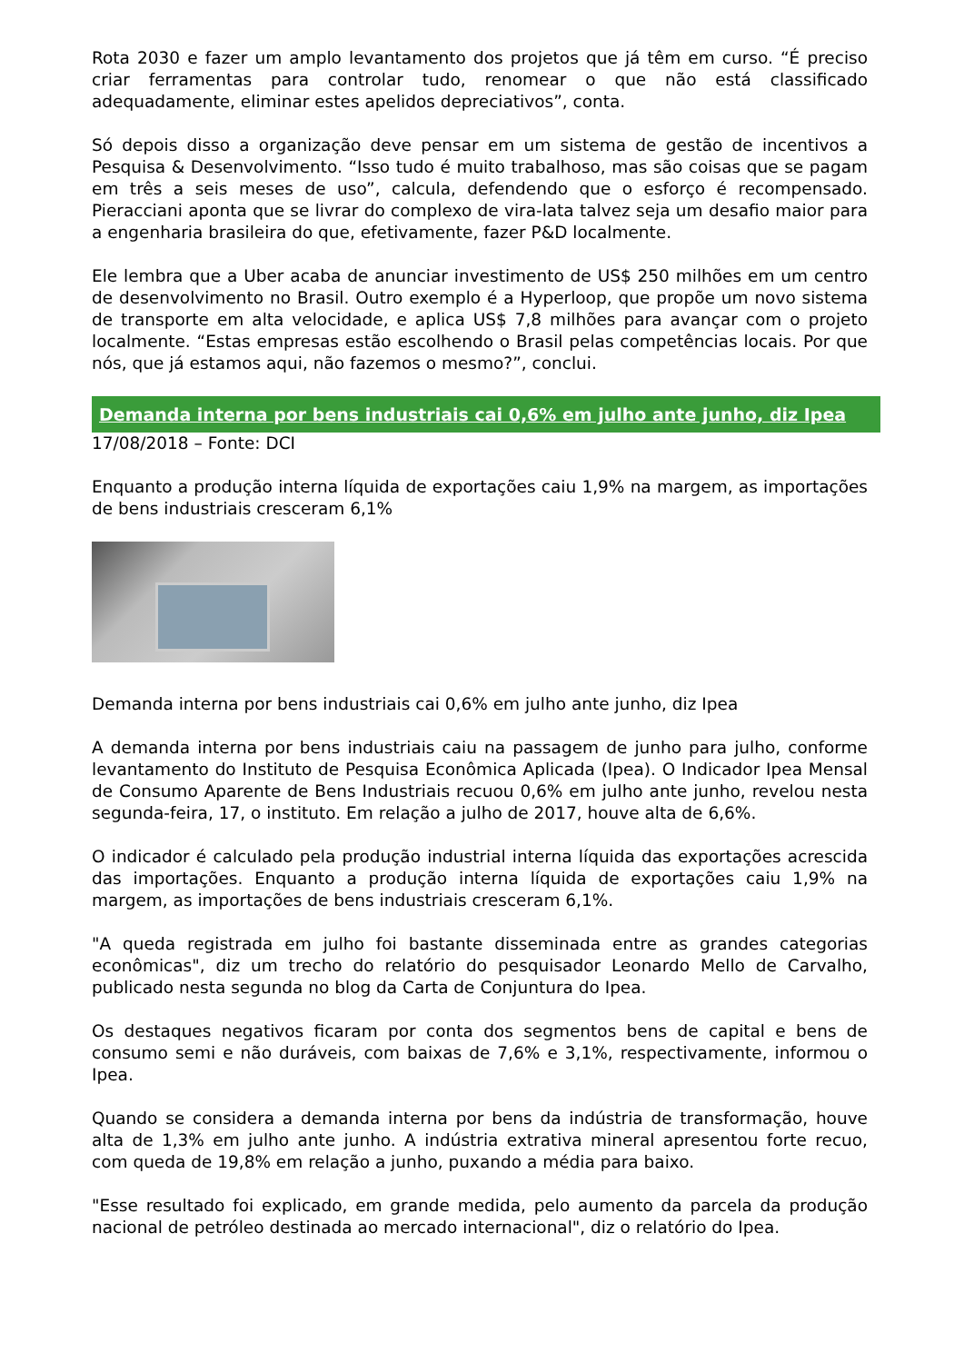Rota 2030 e fazer um amplo levantamento dos projetos que já têm em curso. “É preciso criar ferramentas para controlar tudo, renomear o que não está classificado adequadamente, eliminar estes apelidos depreciativos”, conta.
Só depois disso a organização deve pensar em um sistema de gestão de incentivos a Pesquisa & Desenvolvimento. “Isso tudo é muito trabalhoso, mas são coisas que se pagam em três a seis meses de uso”, calcula, defendendo que o esforço é recompensado. Pieracciani aponta que se livrar do complexo de vira-lata talvez seja um desafio maior para a engenharia brasileira do que, efetivamente, fazer P&D localmente.
Ele lembra que a Uber acaba de anunciar investimento de US$ 250 milhões em um centro de desenvolvimento no Brasil. Outro exemplo é a Hyperloop, que propõe um novo sistema de transporte em alta velocidade, e aplica US$ 7,8 milhões para avançar com o projeto localmente. “Estas empresas estão escolhendo o Brasil pelas competências locais. Por que nós, que já estamos aqui, não fazemos o mesmo?”, conclui.
Demanda interna por bens industriais cai 0,6% em julho ante junho, diz Ipea
17/08/2018 – Fonte: DCI
Enquanto a produção interna líquida de exportações caiu 1,9% na margem, as importações de bens industriais cresceram 6,1%
Demanda interna por bens industriais cai 0,6% em julho ante junho, diz Ipea
A demanda interna por bens industriais caiu na passagem de junho para julho, conforme levantamento do Instituto de Pesquisa Econômica Aplicada (Ipea). O Indicador Ipea Mensal de Consumo Aparente de Bens Industriais recuou 0,6% em julho ante junho, revelou nesta segunda-feira, 17, o instituto. Em relação a julho de 2017, houve alta de 6,6%.
O indicador é calculado pela produção industrial interna líquida das exportações acrescida das importações. Enquanto a produção interna líquida de exportações caiu 1,9% na margem, as importações de bens industriais cresceram 6,1%.
"A queda registrada em julho foi bastante disseminada entre as grandes categorias econômicas", diz um trecho do relatório do pesquisador Leonardo Mello de Carvalho, publicado nesta segunda no blog da Carta de Conjuntura do Ipea.
Os destaques negativos ficaram por conta dos segmentos bens de capital e bens de consumo semi e não duráveis, com baixas de 7,6% e 3,1%, respectivamente, informou o Ipea.
Quando se considera a demanda interna por bens da indústria de transformação, houve alta de 1,3% em julho ante junho. A indústria extrativa mineral apresentou forte recuo, com queda de 19,8% em relação a junho, puxando a média para baixo.
"Esse resultado foi explicado, em grande medida, pelo aumento da parcela da produção nacional de petróleo destinada ao mercado internacional", diz o relatório do Ipea.